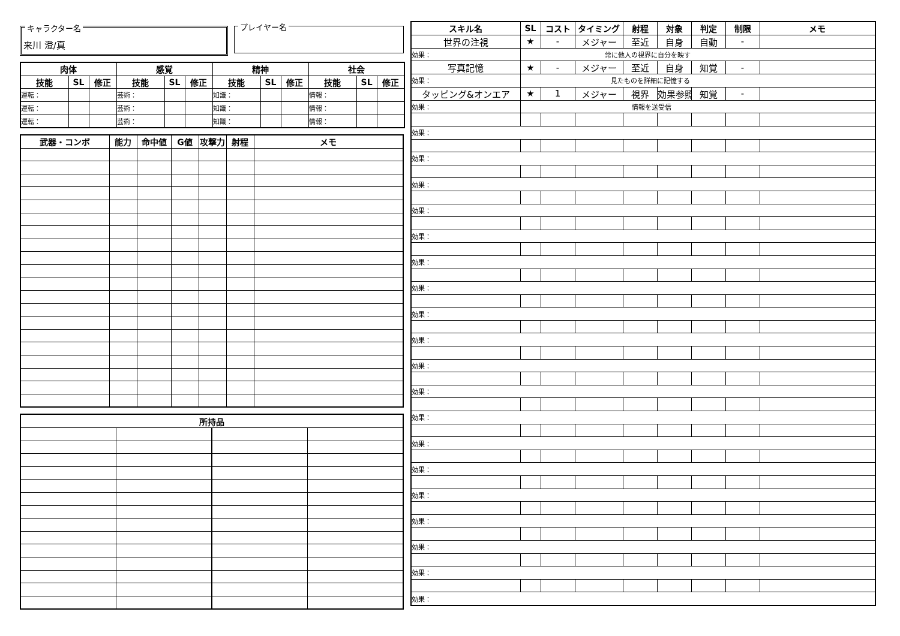キャラクター名
来川 澄/真
プレイヤー名
| 肉体 | | | 感覚 | | | 精神 | | | 社会 | | |
| --- | --- | --- | --- | --- | --- | --- | --- | --- | --- | --- | --- |
| 技能 | SL | 修正 | 技能 | SL | 修正 | 技能 | SL | 修正 | 技能 | SL | 修正 |
| 運転： | | | 芸術： | | | 知識： | | | 情報： | | |
| 運転： | | | 芸術： | | | 知識： | | | 情報： | | |
| 運転： | | | 芸術： | | | 知識： | | | 情報： | | |
| 武器・コンボ | 能力 | 命中値 | G値 | 攻撃力 | 射程 | メモ |
| --- | --- | --- | --- | --- | --- | --- |
| 所持品 | | | |
| --- | --- | --- | --- |
| スキル名 | SL | コスト | タイミング | 射程 | 対象 | 判定 | 制限 | メモ |
| --- | --- | --- | --- | --- | --- | --- | --- | --- |
| 世界の注視 | ★ | - | メジャー | 至近 | 自身 | 自動 | - | |
| 効果： | 常に他人の視界に自分を映す | | | | | | | |
| 写真記憶 | ★ | - | メジャー | 至近 | 自身 | 知覚 | - | |
| 効果： | 見たものを詳細に記憶する | | | | | | | |
| タッピング&オンエア | ★ | 1 | メジャー | 視界 | 効果参照 | 知覚 | - | |
| 効果： | 情報を送受信 | | | | | | | |
| 効果： | | | | | | | | |
| 効果： | | | | | | | | |
| 効果： | | | | | | | | |
| 効果： | | | | | | | | |
| 効果： | | | | | | | | |
| 効果： | | | | | | | | |
| 効果： | | | | | | | | |
| 効果： | | | | | | | | |
| 効果： | | | | | | | | |
| 効果： | | | | | | | | |
| 効果： | | | | | | | | |
| 効果： | | | | | | | | |
| 効果： | | | | | | | | |
| 効果： | | | | | | | | |
| 効果： | | | | | | | | |
| 効果： | | | | | | | | |
| 効果： | | | | | | | | |
| 効果： | | | | | | | | |
| 効果： | | | | | | | | |